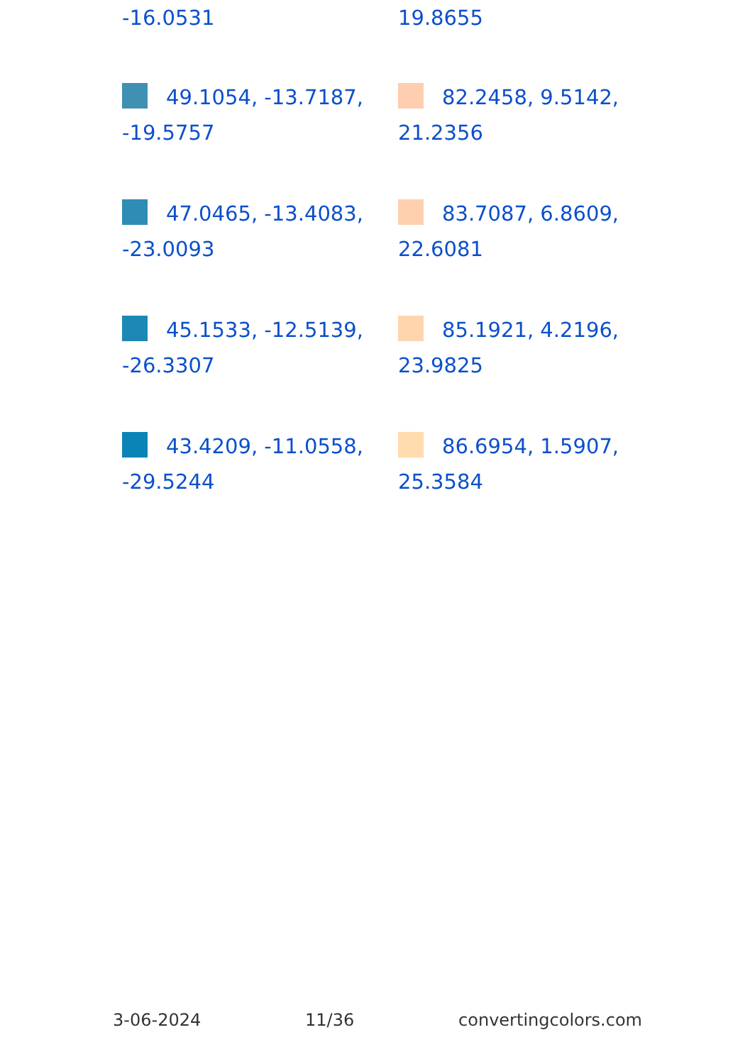-16.0531
19.8655
49.1054, -13.7187,
-19.5757
82.2458, 9.5142,
21.2356
47.0465, -13.4083,
-23.0093
83.7087, 6.8609,
22.6081
45.1533, -12.5139,
-26.3307
85.1921, 4.2196,
23.9825
43.4209, -11.0558,
-29.5244
86.6954, 1.5907,
25.3584
3-06-2024 11/36 convertingcolors.com